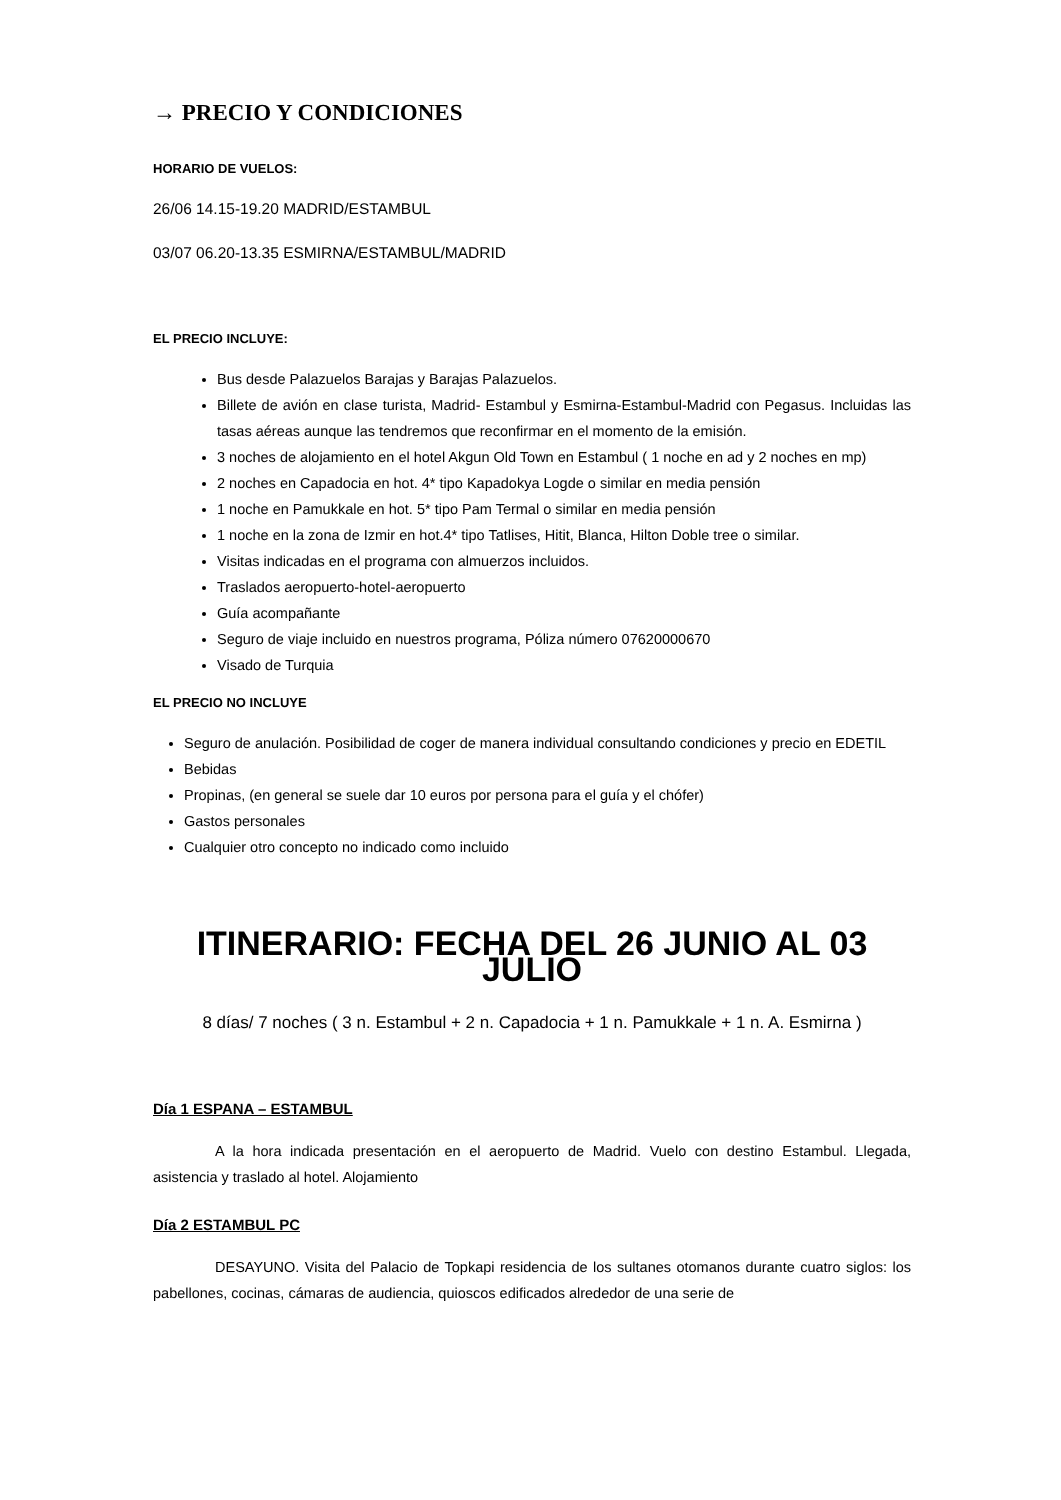→ PRECIO Y CONDICIONES
HORARIO DE VUELOS:
26/06 14.15-19.20 MADRID/ESTAMBUL
03/07 06.20-13.35 ESMIRNA/ESTAMBUL/MADRID
EL PRECIO INCLUYE:
Bus desde Palazuelos Barajas y Barajas Palazuelos.
Billete de avión en clase turista, Madrid- Estambul y Esmirna-Estambul-Madrid con Pegasus. Incluidas las tasas aéreas aunque las tendremos que reconfirmar en el momento de la emisión.
3 noches de alojamiento en el hotel Akgun Old Town en Estambul ( 1 noche en ad y 2 noches en mp)
2 noches en Capadocia en hot. 4* tipo Kapadokya Logde o similar en media pensión
1 noche en Pamukkale en hot. 5* tipo Pam Termal o similar en media pensión
1 noche en la zona de Izmir en hot.4* tipo Tatlises, Hitit, Blanca, Hilton Doble tree o similar.
Visitas indicadas en el programa con almuerzos incluidos.
Traslados aeropuerto-hotel-aeropuerto
Guía acompañante
Seguro de viaje incluido en nuestros programa, Póliza número 07620000670
Visado de Turquia
EL PRECIO NO INCLUYE
Seguro de anulación. Posibilidad de coger de manera individual consultando condiciones y precio en EDETIL
Bebidas
Propinas, (en general se suele dar 10 euros por persona para el guía y el chófer)
Gastos personales
Cualquier otro concepto no indicado como incluido
ITINERARIO: FECHA DEL 26 JUNIO AL 03 JULIO
8 días/ 7 noches ( 3 n. Estambul + 2 n. Capadocia + 1 n. Pamukkale + 1 n. A. Esmirna )
Día 1 ESPANA – ESTAMBUL
A la hora indicada presentación en el aeropuerto de Madrid. Vuelo con destino Estambul. Llegada, asistencia y traslado al hotel. Alojamiento
Día 2 ESTAMBUL PC
DESAYUNO. Visita del Palacio de Topkapi residencia de los sultanes otomanos durante cuatro siglos: los pabellones, cocinas, cámaras de audiencia, quioscos edificados alrededor de una serie de